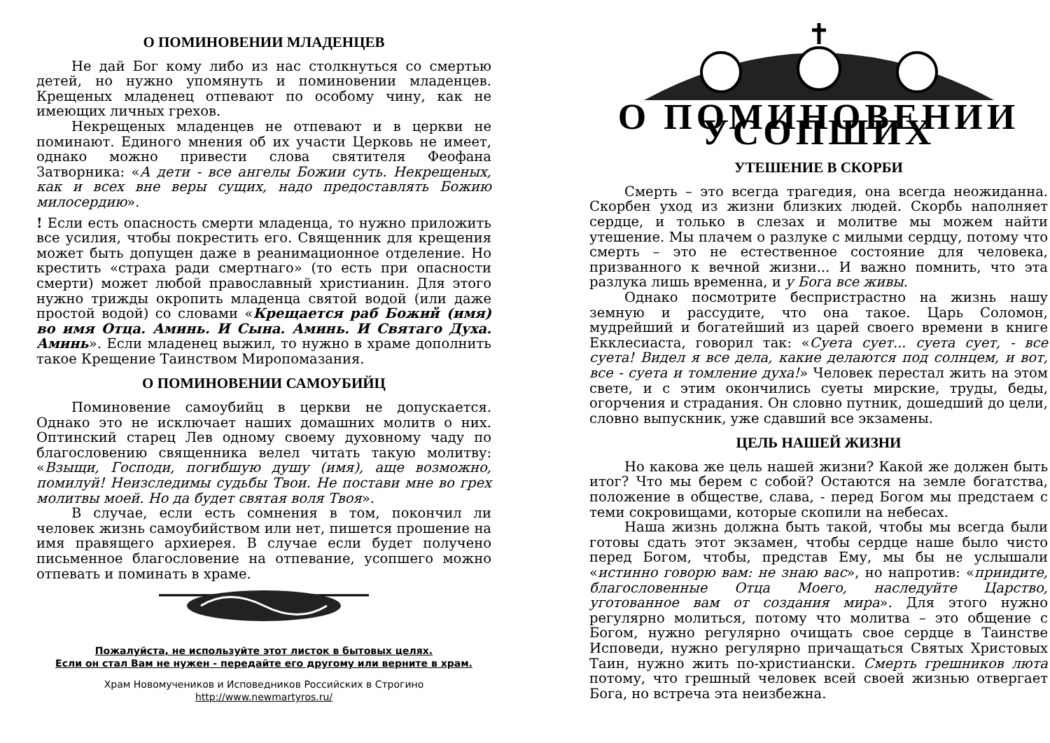О ПОМИНОВЕНИИ МЛАДЕНЦЕВ
Не дай Бог кому либо из нас столкнуться со смертью детей, но нужно упомянуть и поминовении младенцев. Крещеных младенец отпевают по особому чину, как не имеющих личных грехов.
Некрещеных младенцев не отпевают и в церкви не поминают. Единого мнения об их участи Церковь не имеет, однако можно привести слова святителя Феофана Затворника: «А дети - все ангелы Божии суть. Некрещеных, как и всех вне веры сущих, надо предоставлять Божию милосердию».
! Если есть опасность смерти младенца, то нужно приложить все усилия, чтобы покрестить его. Священник для крещения может быть допущен даже в реанимационное отделение. Но крестить «страха ради смертнаго» (то есть при опасности смерти) может любой православный христианин. Для этого нужно трижды окропить младенца святой водой (или даже простой водой) со словами «Крещается раб Божий (имя) во имя Отца. Аминь. И Сына. Аминь. И Святаго Духа. Аминь». Если младенец выжил, то нужно в храме дополнить такое Крещение Таинством Миропомазания.
О ПОМИНОВЕНИИ САМОУБИЙЦ
Поминовение самоубийц в церкви не допускается. Однако это не исключает наших домашних молитв о них. Оптинский старец Лев одному своему духовному чаду по благословению священника велел читать такую молитву: «Взыщи, Господи, погибшую душу (имя), аще возможно, помилуй! Неизследимы судьбы Твои. Не постави мне во грех молитвы моей. Но да будет святая воля Твоя».
В случае, если есть сомнения в том, покончил ли человек жизнь самоубийством или нет, пишется прошение на имя правящего архиерея. В случае если будет получено письменное благословение на отпевание, усопшего можно отпевать и поминать в храме.
Пожалуйста, не используйте этот листок в бытовых целях.
Если он стал Вам не нужен - передайте его другому или верните в храм.
Храм Новомучеников и Исповедников Российских в Строгино
http://www.newmartyros.ru/
О ПОМИНОВЕНИИ УСОПШИХ
УТЕШЕНИЕ В СКОРБИ
Смерть – это всегда трагедия, она всегда неожиданна. Скорбен уход из жизни близких людей. Скорбь наполняет сердце, и только в слезах и молитве мы можем найти утешение. Мы плачем о разлуке с милыми сердцу, потому что смерть – это не естественное состояние для человека, призванного к вечной жизни... И важно помнить, что эта разлука лишь временна, и у Бога все живы.
Однако посмотрите беспристрастно на жизнь нашу земную и рассудите, что она такое. Царь Соломон, мудрейший и богатейший из царей своего времени в книге Екклесиаста, говорил так: «Суета сует... суета сует, - все суета! Видел я все дела, какие делаются под солнцем, и вот, все - суета и томление духа!» Человек перестал жить на этом свете, и с этим окончились суеты мирские, труды, беды, огорчения и страдания. Он словно путник, дошедший до цели, словно выпускник, уже сдавший все экзамены.
ЦЕЛЬ НАШЕЙ ЖИЗНИ
Но какова же цель нашей жизни? Какой же должен быть итог? Что мы берем с собой? Остаются на земле богатства, положение в обществе, слава, - перед Богом мы предстаем с теми сокровищами, которые скопили на небесах.
Наша жизнь должна быть такой, чтобы мы всегда были готовы сдать этот экзамен, чтобы сердце наше было чисто перед Богом, чтобы, представ Ему, мы бы не услышали «истинно говорю вам: не знаю вас», но напротив: «приидите, благословенные Отца Моего, наследуйте Царство, уготованное вам от создания мира». Для этого нужно регулярно молиться, потому что молитва – это общение с Богом, нужно регулярно очищать свое сердце в Таинстве Исповеди, нужно регулярно причащаться Святых Христовых Таин, нужно жить по-христиански. Смерть грешников люта потому, что грешный человек всей своей жизнью отвергает Бога, но встреча эта неизбежна.